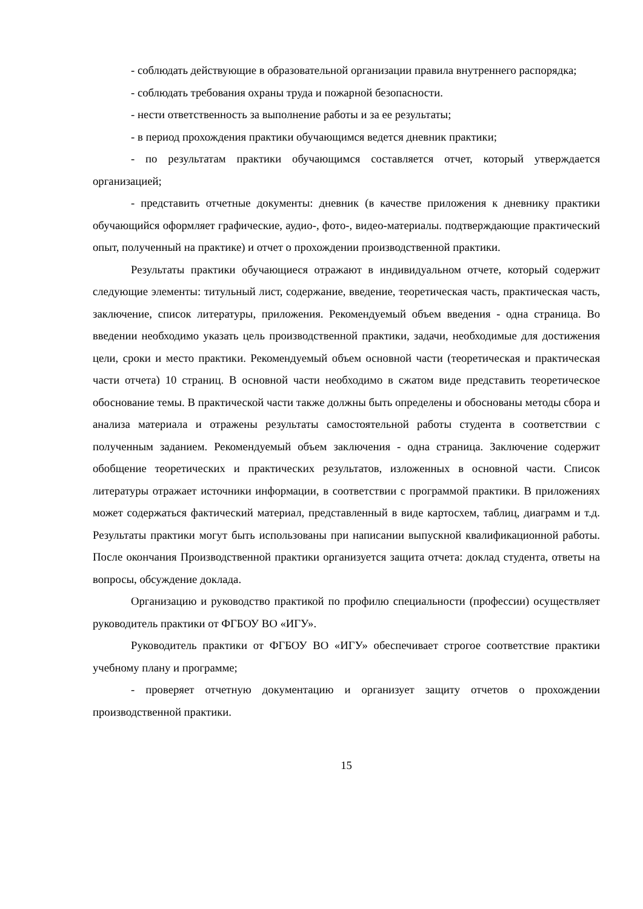- соблюдать действующие в образовательной организации правила внутреннего распорядка;
- соблюдать требования охраны труда и пожарной безопасности.
- нести ответственность за выполнение работы и за ее результаты;
- в период прохождения практики обучающимся ведется дневник практики;
- по результатам практики обучающимся составляется отчет, который утверждается организацией;
- представить отчетные документы: дневник (в качестве приложения к дневнику практики обучающийся оформляет графические, аудио-, фото-, видео-материалы. подтверждающие практический опыт, полученный на практике) и отчет о прохождении производственной практики.
Результаты практики обучающиеся отражают в индивидуальном отчете, который содержит следующие элементы: титульный лист, содержание, введение, теоретическая часть, практическая часть, заключение, список литературы, приложения. Рекомендуемый объем введения - одна страница. Во введении необходимо указать цель производственной практики, задачи, необходимые для достижения цели, сроки и место практики. Рекомендуемый объем основной части (теоретическая и практическая части отчета) 10 страниц. В основной части необходимо в сжатом виде представить теоретическое обоснование темы. В практической части также должны быть определены и обоснованы методы сбора и анализа материала и отражены результаты самостоятельной работы студента в соответствии с полученным заданием. Рекомендуемый объем заключения - одна страница. Заключение содержит обобщение теоретических и практических результатов, изложенных в основной части. Список литературы отражает источники информации, в соответствии с программой практики. В приложениях может содержаться фактический материал, представленный в виде картосхем, таблиц, диаграмм и т.д. Результаты практики могут быть использованы при написании выпускной квалификационной работы. После окончания Производственной практики организуется защита отчета: доклад студента, ответы на вопросы, обсуждение доклада.
Организацию и руководство практикой по профилю специальности (профессии) осуществляет руководитель практики от ФГБОУ ВО «ИГУ».
Руководитель практики от ФГБОУ ВО «ИГУ» обеспечивает строгое соответствие практики учебному плану и программе;
- проверяет отчетную документацию и организует защиту отчетов о прохождении производственной практики.
15